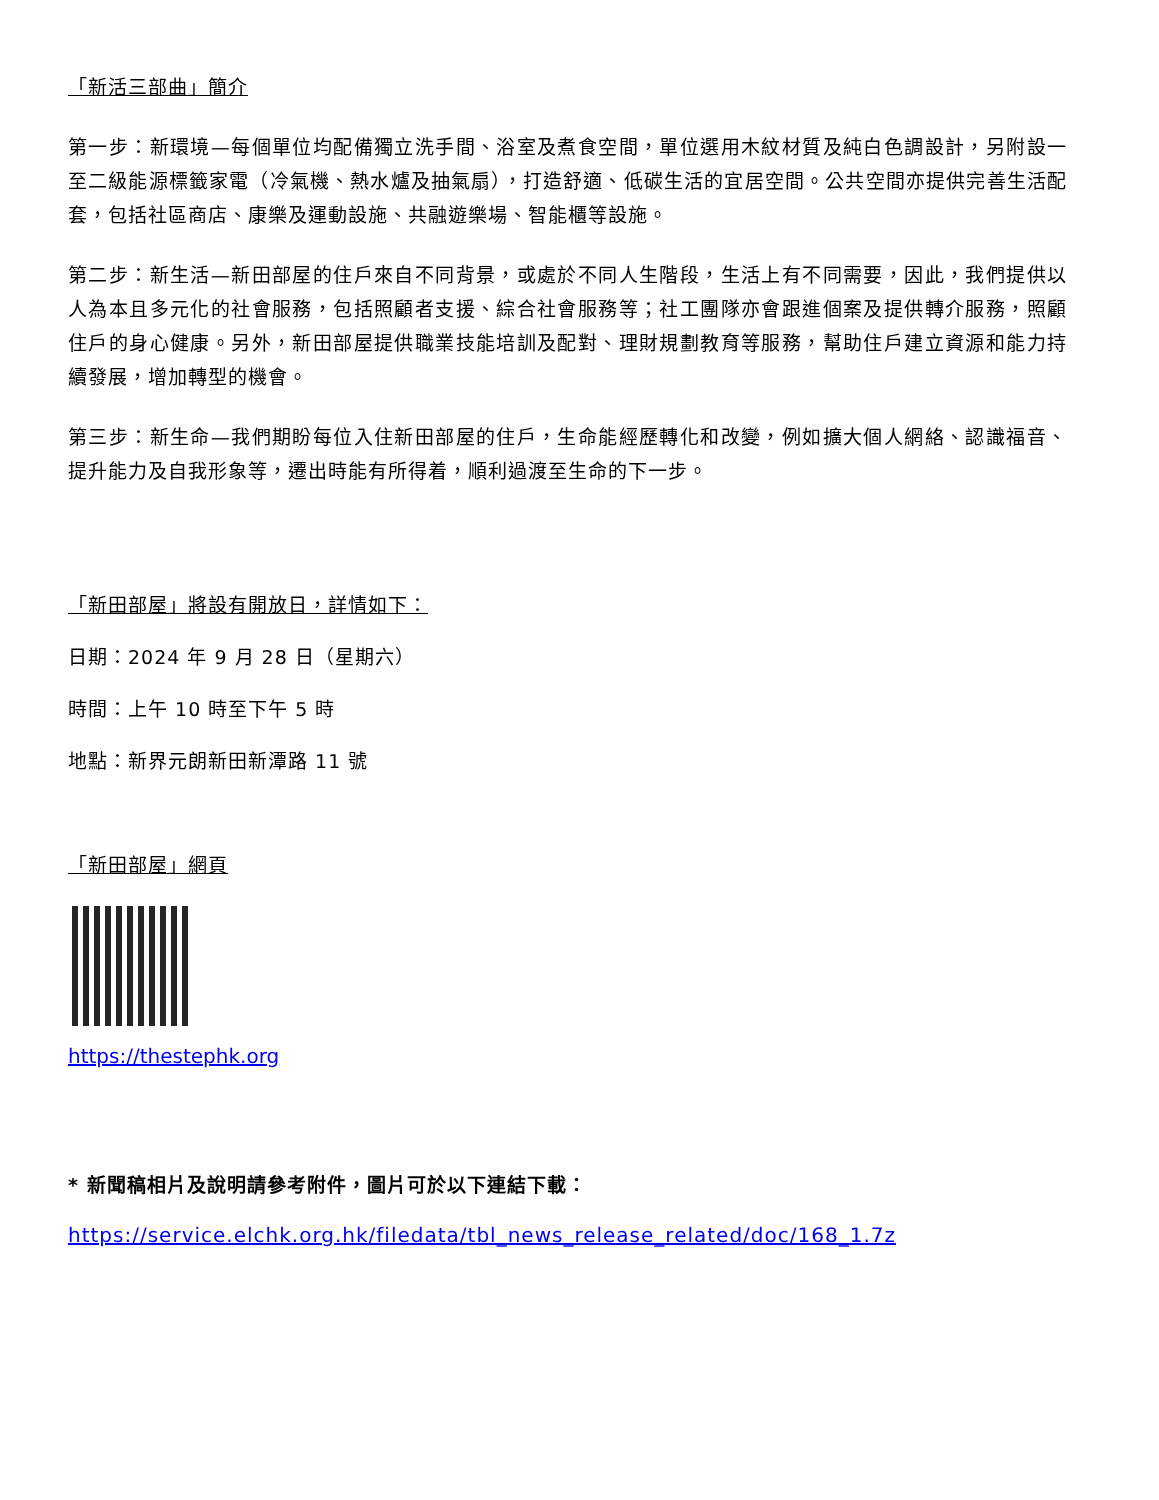「新活三部曲」簡介
第一步：新環境—每個單位均配備獨立洗手間、浴室及煮食空間，單位選用木紋材質及純白色調設計，另附設一至二級能源標籤家電（冷氣機、熱水爐及抽氣扇），打造舒適、低碳生活的宜居空間。公共空間亦提供完善生活配套，包括社區商店、康樂及運動設施、共融遊樂場、智能櫃等設施。
第二步：新生活—新田部屋的住戶來自不同背景，或處於不同人生階段，生活上有不同需要，因此，我們提供以人為本且多元化的社會服務，包括照顧者支援、綜合社會服務等；社工團隊亦會跟進個案及提供轉介服務，照顧住戶的身心健康。另外，新田部屋提供職業技能培訓及配對、理財規劃教育等服務，幫助住戶建立資源和能力持續發展，增加轉型的機會。
第三步：新生命—我們期盼每位入住新田部屋的住戶，生命能經歷轉化和改變，例如擴大個人網絡、認識福音、提升能力及自我形象等，遷出時能有所得着，順利過渡至生命的下一步。
「新田部屋」將設有開放日，詳情如下：
日期：2024 年 9 月 28 日（星期六）
時間：上午 10 時至下午 5 時
地點：新界元朗新田新潭路 11 號
「新田部屋」網頁
https://thestephk.org
* 新聞稿相片及說明請參考附件，圖片可於以下連結下載：
https://service.elchk.org.hk/filedata/tbl_news_release_related/doc/168_1.7z